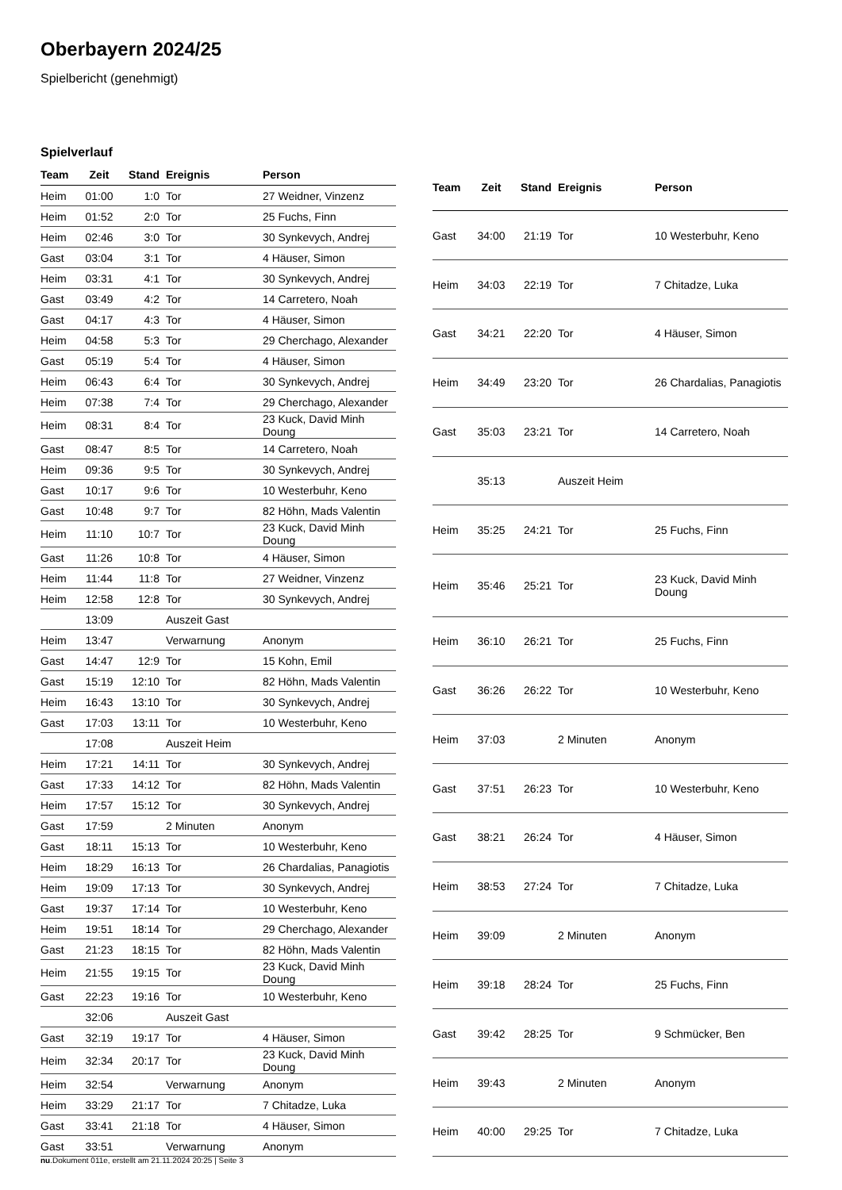Oberbayern 2024/25
Spielbericht (genehmigt)
Spielverlauf
| Team | Zeit | Stand | Ereignis | Person |
| --- | --- | --- | --- | --- |
| Heim | 01:00 | 1:0 | Tor | 27 Weidner, Vinzenz |
| Heim | 01:52 | 2:0 | Tor | 25 Fuchs, Finn |
| Heim | 02:46 | 3:0 | Tor | 30 Synkevych, Andrej |
| Gast | 03:04 | 3:1 | Tor | 4 Häuser, Simon |
| Heim | 03:31 | 4:1 | Tor | 30 Synkevych, Andrej |
| Gast | 03:49 | 4:2 | Tor | 14 Carretero, Noah |
| Gast | 04:17 | 4:3 | Tor | 4 Häuser, Simon |
| Heim | 04:58 | 5:3 | Tor | 29 Cherchago, Alexander |
| Gast | 05:19 | 5:4 | Tor | 4 Häuser, Simon |
| Heim | 06:43 | 6:4 | Tor | 30 Synkevych, Andrej |
| Heim | 07:38 | 7:4 | Tor | 29 Cherchago, Alexander |
| Heim | 08:31 | 8:4 | Tor | 23 Kuck, David Minh Doung |
| Gast | 08:47 | 8:5 | Tor | 14 Carretero, Noah |
| Heim | 09:36 | 9:5 | Tor | 30 Synkevych, Andrej |
| Gast | 10:17 | 9:6 | Tor | 10 Westerbuhr, Keno |
| Gast | 10:48 | 9:7 | Tor | 82 Höhn, Mads Valentin |
| Heim | 11:10 | 10:7 | Tor | 23 Kuck, David Minh Doung |
| Gast | 11:26 | 10:8 | Tor | 4 Häuser, Simon |
| Heim | 11:44 | 11:8 | Tor | 27 Weidner, Vinzenz |
| Heim | 12:58 | 12:8 | Tor | 30 Synkevych, Andrej |
| | 13:09 | | Auszeit Gast | |
| Heim | 13:47 | | Verwarnung | Anonym |
| Gast | 14:47 | 12:9 | Tor | 15 Kohn, Emil |
| Gast | 15:19 | 12:10 | Tor | 82 Höhn, Mads Valentin |
| Heim | 16:43 | 13:10 | Tor | 30 Synkevych, Andrej |
| Gast | 17:03 | 13:11 | Tor | 10 Westerbuhr, Keno |
| | 17:08 | | Auszeit Heim | |
| Heim | 17:21 | 14:11 | Tor | 30 Synkevych, Andrej |
| Gast | 17:33 | 14:12 | Tor | 82 Höhn, Mads Valentin |
| Heim | 17:57 | 15:12 | Tor | 30 Synkevych, Andrej |
| Gast | 17:59 | | 2 Minuten | Anonym |
| Gast | 18:11 | 15:13 | Tor | 10 Westerbuhr, Keno |
| Heim | 18:29 | 16:13 | Tor | 26 Chardalias, Panagiotis |
| Heim | 19:09 | 17:13 | Tor | 30 Synkevych, Andrej |
| Gast | 19:37 | 17:14 | Tor | 10 Westerbuhr, Keno |
| Heim | 19:51 | 18:14 | Tor | 29 Cherchago, Alexander |
| Gast | 21:23 | 18:15 | Tor | 82 Höhn, Mads Valentin |
| Heim | 21:55 | 19:15 | Tor | 23 Kuck, David Minh Doung |
| Gast | 22:23 | 19:16 | Tor | 10 Westerbuhr, Keno |
| | 32:06 | | Auszeit Gast | |
| Gast | 32:19 | 19:17 | Tor | 4 Häuser, Simon |
| Heim | 32:34 | 20:17 | Tor | 23 Kuck, David Minh Doung |
| Heim | 32:54 | | Verwarnung | Anonym |
| Heim | 33:29 | 21:17 | Tor | 7 Chitadze, Luka |
| Gast | 33:41 | 21:18 | Tor | 4 Häuser, Simon |
| Gast | 33:51 | | Verwarnung | Anonym |
| Team | Zeit | Stand | Ereignis | Person |
| --- | --- | --- | --- | --- |
| Gast | 34:00 | 21:19 | Tor | 10 Westerbuhr, Keno |
| Heim | 34:03 | 22:19 | Tor | 7 Chitadze, Luka |
| Gast | 34:21 | 22:20 | Tor | 4 Häuser, Simon |
| Heim | 34:49 | 23:20 | Tor | 26 Chardalias, Panagiotis |
| Gast | 35:03 | 23:21 | Tor | 14 Carretero, Noah |
| | 35:13 | | Auszeit Heim | |
| Heim | 35:25 | 24:21 | Tor | 25 Fuchs, Finn |
| Heim | 35:46 | 25:21 | Tor | 23 Kuck, David Minh Doung |
| Heim | 36:10 | 26:21 | Tor | 25 Fuchs, Finn |
| Gast | 36:26 | 26:22 | Tor | 10 Westerbuhr, Keno |
| Heim | 37:03 | | 2 Minuten | Anonym |
| Gast | 37:51 | 26:23 | Tor | 10 Westerbuhr, Keno |
| Gast | 38:21 | 26:24 | Tor | 4 Häuser, Simon |
| Heim | 38:53 | 27:24 | Tor | 7 Chitadze, Luka |
| Heim | 39:09 | | 2 Minuten | Anonym |
| Heim | 39:18 | 28:24 | Tor | 25 Fuchs, Finn |
| Gast | 39:42 | 28:25 | Tor | 9 Schmücker, Ben |
| Heim | 39:43 | | 2 Minuten | Anonym |
| Heim | 40:00 | 29:25 | Tor | 7 Chitadze, Luka |
nu.Dokument 011e, erstellt am 21.11.2024 20:25 | Seite 3